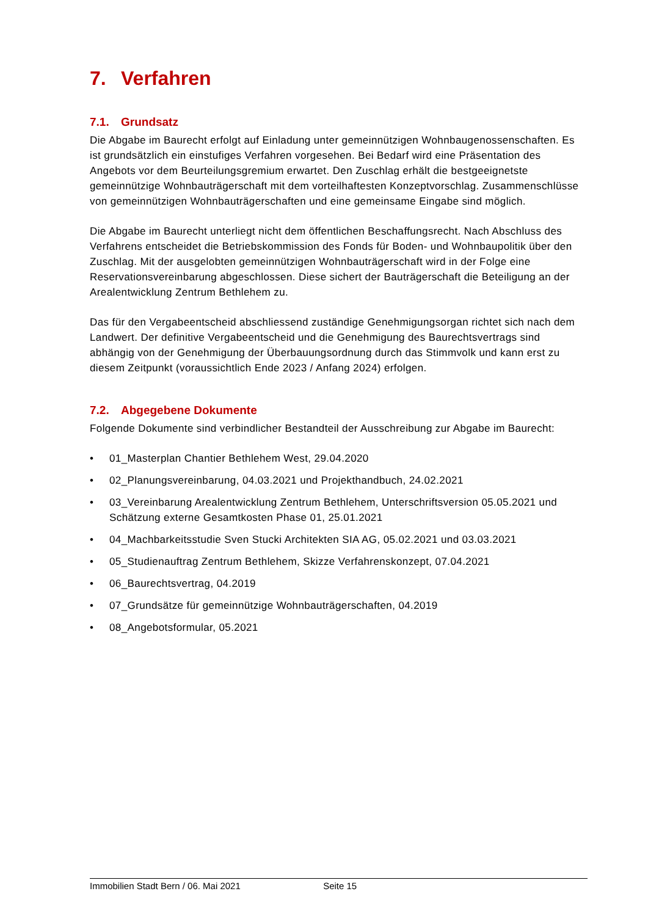7. Verfahren
7.1. Grundsatz
Die Abgabe im Baurecht erfolgt auf Einladung unter gemeinnützigen Wohnbaugenossenschaf­ten. Es ist grundsätzlich ein einstufiges Verfahren vorgesehen. Bei Bedarf wird eine Präsenta­tion des Angebots vor dem Beurteilungsgremium erwartet. Den Zuschlag erhält die bestgeeig­netste gemeinnützige Wohnbauträgerschaft mit dem vorteilhaftesten Konzeptvorschlag. Zu­sammenschlüsse von gemeinnützigen Wohnbauträgerschaften und eine gemeinsame Eingabe sind möglich.
Die Abgabe im Baurecht unterliegt nicht dem öffentlichen Beschaffungsrecht. Nach Abschluss des Verfahrens entscheidet die Betriebskommission des Fonds für Boden- und Wohnbaupoli­tik über den Zuschlag. Mit der ausgelobten gemeinnützigen Wohnbauträgerschaft wird in der Folge eine Reservationsvereinbarung abgeschlossen. Diese sichert der Bauträgerschaft die Beteiligung an der Arealentwicklung Zentrum Bethlehem zu.
Das für den Vergabeentscheid abschliessend zuständige Genehmigungsorgan richtet sich nach dem Landwert. Der definitive Vergabeentscheid und die Genehmigung des Baurechts­vertrags sind abhängig von der Genehmigung der Überbauungsordnung durch das Stimmvolk und kann erst zu diesem Zeitpunkt (voraussichtlich Ende 2023 / Anfang 2024) erfolgen.
7.2. Abgegebene Dokumente
Folgende Dokumente sind verbindlicher Bestandteil der Ausschreibung zur Abgabe im Bau­recht:
• 01_Masterplan Chantier Bethlehem West, 29.04.2020
• 02_Planungsvereinbarung, 04.03.2021 und Projekthandbuch, 24.02.2021
• 03_Vereinbarung Arealentwicklung Zentrum Bethlehem, Unterschriftsversion 05.05.2021 und Schätzung externe Gesamtkosten Phase 01, 25.01.2021
• 04_Machbarkeitsstudie Sven Stucki Architekten SIA AG, 05.02.2021 und 03.03.2021
• 05_Studienauftrag Zentrum Bethlehem, Skizze Verfahrenskonzept, 07.04.2021
• 06_Baurechtsvertrag, 04.2019
• 07_Grundsätze für gemeinnützige Wohnbauträgerschaften, 04.2019
• 08_Angebotsformular, 05.2021
Immobilien Stadt Bern / 06. Mai 2021 Seite 15